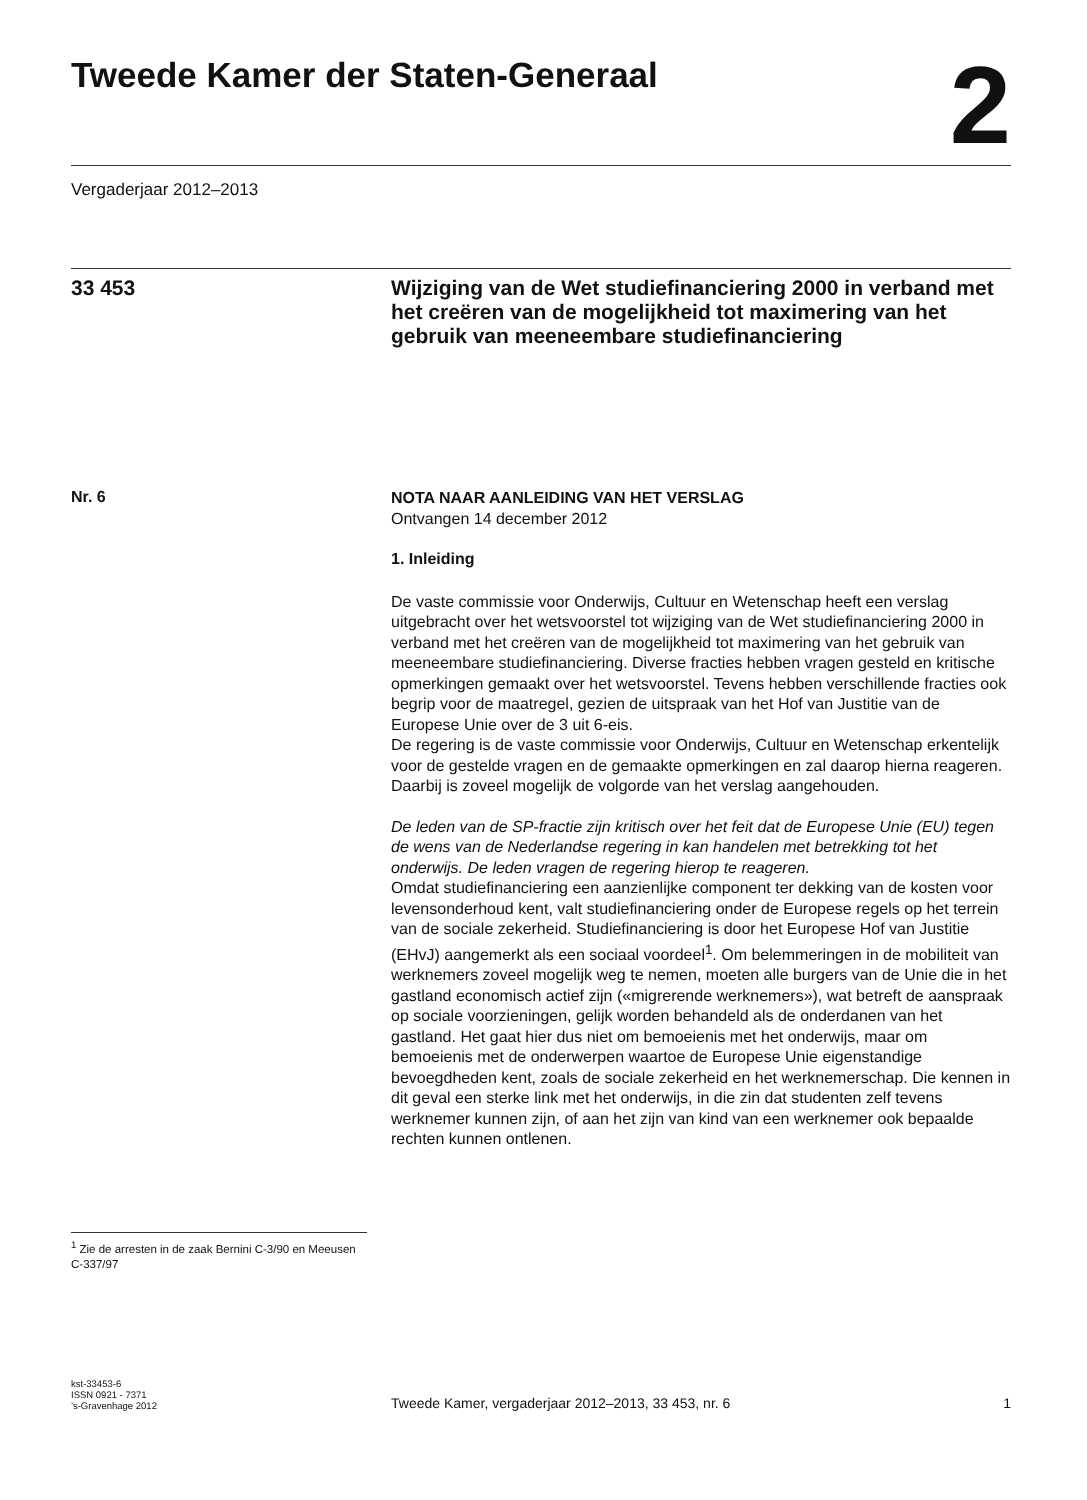Tweede Kamer der Staten-Generaal
2
Vergaderjaar 2012–2013
33 453
Wijziging van de Wet studiefinanciering 2000 in verband met het creëren van de mogelijkheid tot maximering van het gebruik van meeneembare studiefinanciering
Nr. 6
NOTA NAAR AANLEIDING VAN HET VERSLAG
Ontvangen 14 december 2012
1. Inleiding
De vaste commissie voor Onderwijs, Cultuur en Wetenschap heeft een verslag uitgebracht over het wetsvoorstel tot wijziging van de Wet studiefinanciering 2000 in verband met het creëren van de mogelijkheid tot maximering van het gebruik van meeneembare studiefinanciering. Diverse fracties hebben vragen gesteld en kritische opmerkingen gemaakt over het wetsvoorstel. Tevens hebben verschillende fracties ook begrip voor de maatregel, gezien de uitspraak van het Hof van Justitie van de Europese Unie over de 3 uit 6-eis.
De regering is de vaste commissie voor Onderwijs, Cultuur en Wetenschap erkentelijk voor de gestelde vragen en de gemaakte opmerkingen en zal daarop hierna reageren. Daarbij is zoveel mogelijk de volgorde van het verslag aangehouden.
De leden van de SP-fractie zijn kritisch over het feit dat de Europese Unie (EU) tegen de wens van de Nederlandse regering in kan handelen met betrekking tot het onderwijs. De leden vragen de regering hierop te reageren.
Omdat studiefinanciering een aanzienlijke component ter dekking van de kosten voor levensonderhoud kent, valt studiefinanciering onder de Europese regels op het terrein van de sociale zekerheid. Studiefinanciering is door het Europese Hof van Justitie (EHvJ) aangemerkt als een sociaal voordeel<sup>1</sup>. Om belemmeringen in de mobiliteit van werknemers zoveel mogelijk weg te nemen, moeten alle burgers van de Unie die in het gastland economisch actief zijn («migrerende werknemers»), wat betreft de aanspraak op sociale voorzieningen, gelijk worden behandeld als de onderdanen van het gastland. Het gaat hier dus niet om bemoeienis met het onderwijs, maar om bemoeienis met de onderwerpen waartoe de Europese Unie eigenstandige bevoegdheden kent, zoals de sociale zekerheid en het werknemerschap. Die kennen in dit geval een sterke link met het onderwijs, in die zin dat studenten zelf tevens werknemer kunnen zijn, of aan het zijn van kind van een werknemer ook bepaalde rechten kunnen ontlenen.
<sup>1</sup> Zie de arresten in de zaak Bernini C-3/90 en Meeusen C-337/97
kst-33453-6
ISSN 0921 - 7371
’s-Gravenhage 2012
Tweede Kamer, vergaderjaar 2012–2013, 33 453, nr. 6
1